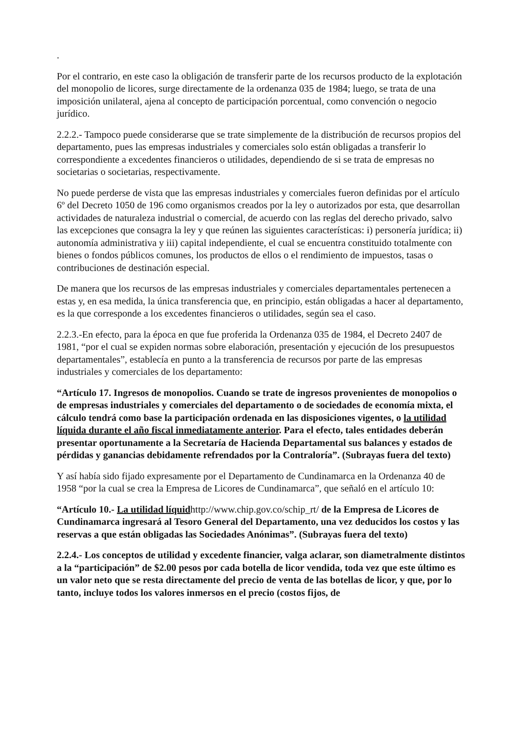.
Por el contrario, en este caso la obligación de transferir parte de los recursos producto de la explotación del monopolio de licores, surge directamente de la ordenanza 035 de 1984; luego, se trata de una imposición unilateral, ajena al concepto de participación porcentual, como convención o negocio jurídico.
2.2.2.- Tampoco puede considerarse que se trate simplemente de la distribución de recursos propios del departamento, pues las empresas industriales y comerciales solo están obligadas a transferir lo correspondiente a excedentes financieros o utilidades, dependiendo de si se trata de empresas no societarias o societarias, respectivamente.
No puede perderse de vista que las empresas industriales y comerciales fueron definidas por el artículo 6º del Decreto 1050 de 196 como organismos creados por la ley o autorizados por esta, que desarrollan actividades de naturaleza industrial o comercial, de acuerdo con las reglas del derecho privado, salvo las excepciones que consagra la ley y que reúnen las siguientes características: i) personería jurídica; ii) autonomía administrativa y iii) capital independiente, el cual se encuentra constituido totalmente con bienes o fondos públicos comunes, los productos de ellos o el rendimiento de impuestos, tasas o contribuciones de destinación especial.
De manera que los recursos de las empresas industriales y comerciales departamentales pertenecen a estas y, en esa medida, la única transferencia que, en principio, están obligadas a hacer al departamento, es la que corresponde a los excedentes financieros o utilidades, según sea el caso.
2.2.3.-En efecto, para la época en que fue proferida la Ordenanza 035 de 1984, el Decreto 2407 de 1981, “por el cual se expiden normas sobre elaboración, presentación y ejecución de los presupuestos departamentales”, establecía en punto a la transferencia de recursos por parte de las empresas industriales y comerciales de los departamento:
“Artículo 17. Ingresos de monopolios. Cuando se trate de ingresos provenientes de monopolios o de empresas industriales y comerciales del departamento o de sociedades de economía mixta, el cálculo tendrá como base la participación ordenada en las disposiciones vigentes, o la utilidad líquida durante el año fiscal inmediatamente anterior. Para el efecto, tales entidades deberán presentar oportunamente a la Secretaría de Hacienda Departamental sus balances y estados de pérdidas y ganancias debidamente refrendados por la Contraloría”. (Subrayas fuera del texto)
Y así había sido fijado expresamente por el Departamento de Cundinamarca en la Ordenanza 40 de 1958 “por la cual se crea la Empresa de Licores de Cundinamarca”, que señaló en el artículo 10:
“Artículo 10.- La utilidad líquidhttp://www.chip.gov.co/schip_rt/ de la Empresa de Licores de Cundinamarca ingresará al Tesoro General del Departamento, una vez deducidos los costos y las reservas a que están obligadas las Sociedades Anónimas”. (Subrayas fuera del texto)
2.2.4.- Los conceptos de utilidad y excedente financier, valga aclarar, son diametralmente distintos a la “participación” de $2.00 pesos por cada botella de licor vendida, toda vez que este último es un valor neto que se resta directamente del precio de venta de las botellas de licor, y que, por lo tanto, incluye todos los valores inmersos en el precio (costos fijos, de